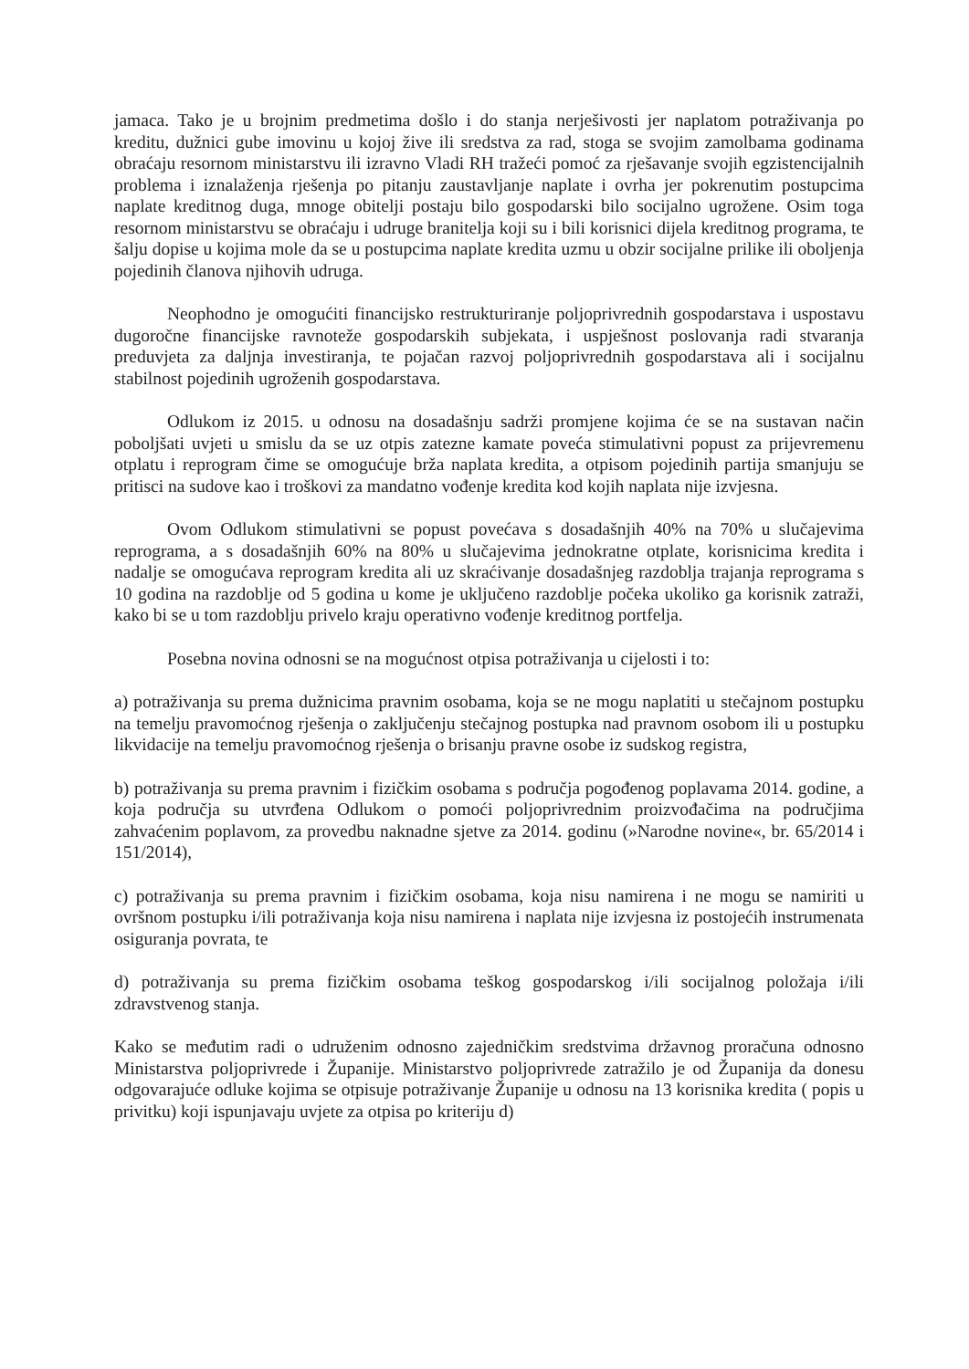jamaca. Tako je u brojnim predmetima došlo i do stanja nerješivosti jer naplatom potraživanja po kreditu, dužnici gube imovinu u kojoj žive ili sredstva za rad, stoga se svojim zamolbama godinama obraćaju resornom ministarstvu ili izravno Vladi RH tražeći pomoć za rješavanje svojih egzistencijalnih problema i iznalaženja rješenja po pitanju zaustavljanje naplate i ovrha jer pokrenutim postupcima naplate kreditnog duga, mnoge obitelji postaju bilo gospodarski bilo socijalno ugrožene. Osim toga resornom ministarstvu se obraćaju i udruge branitelja koji su i bili korisnici dijela kreditnog programa, te šalju dopise u kojima mole da se u postupcima naplate kredita uzmu u obzir socijalne prilike ili oboljenja pojedinih članova njihovih udruga.
Neophodno je omogućiti financijsko restrukturiranje poljoprivrednih gospodarstava i uspostavu dugoročne financijske ravnoteže gospodarskih subjekata, i uspješnost poslovanja radi stvaranja preduvjeta za daljnja investiranja, te pojačan razvoj poljoprivrednih gospodarstava ali i socijalnu stabilnost pojedinih ugroženih gospodarstava.
Odlukom iz 2015. u odnosu na dosadašnju sadrži promjene kojima će se na sustavan način poboljšati uvjeti u smislu da se uz otpis zatezne kamate poveća stimulativni popust za prijevremenu otplatu i reprogram čime se omogućuje brža naplata kredita, a otpisom pojedinih partija smanjuju se pritisci na sudove kao i troškovi za mandatno vođenje kredita kod kojih naplata nije izvjesna.
Ovom Odlukom stimulativni se popust povećava s dosadašnjih 40% na 70% u slučajevima reprograma, a s dosadašnjih 60% na 80% u slučajevima jednokratne otplate, korisnicima kredita i nadalje se omogućava reprogram kredita ali uz skraćivanje dosadašnjeg razdoblja trajanja reprograma s 10 godina na razdoblje od 5 godina u kome je uključeno razdoblje počeka ukoliko ga korisnik zatraži, kako bi se u tom razdoblju privelo kraju operativno vođenje kreditnog portfelja.
Posebna novina odnosni se na mogućnost otpisa potraživanja u cijelosti i to:
a) potraživanja su prema dužnicima pravnim osobama, koja se ne mogu naplatiti u stečajnom postupku na temelju pravomoćnog rješenja o zaključenju stečajnog postupka nad pravnom osobom ili u postupku likvidacije na temelju pravomoćnog rješenja o brisanju pravne osobe iz sudskog registra,
b) potraživanja su prema pravnim i fizičkim osobama s područja pogođenog poplavama 2014. godine, a koja područja su utvrđena Odlukom o pomoći poljoprivrednim proizvođačima na područjima zahvaćenim poplavom, za provedbu naknadne sjetve za 2014. godinu (»Narodne novine«, br. 65/2014 i 151/2014),
c) potraživanja su prema pravnim i fizičkim osobama, koja nisu namirena i ne mogu se namiriti u ovršnom postupku i/ili potraživanja koja nisu namirena i naplata nije izvjesna iz postojećih instrumenata osiguranja povrata, te
d) potraživanja su prema fizičkim osobama teškog gospodarskog i/ili socijalnog položaja i/ili zdravstvenog stanja.
Kako se međutim radi o udruženim odnosno zajedničkim sredstvima državnog proračuna odnosno Ministarstva poljoprivrede i Županije. Ministarstvo poljoprivrede zatražilo je od Županija da donesu odgovarajuće odluke kojima se otpisuje potraživanje Županije u odnosu na 13 korisnika kredita ( popis u privitku) koji ispunjavaju uvjete za otpisa po kriteriju d)